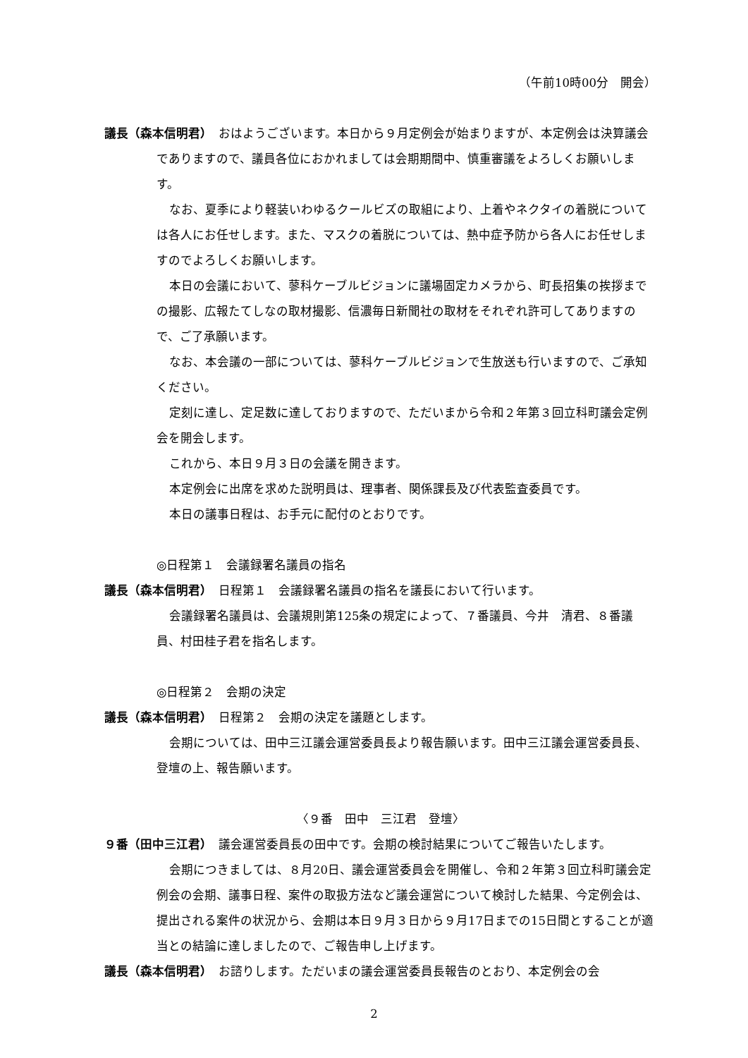（午前10時00分　開会）
議長（森本信明君）　おはようございます。本日から９月定例会が始まりますが、本定例会は決算議会でありますので、議員各位におかれましては会期期間中、慎重審議をよろしくお願いします。
なお、夏季により軽装いわゆるクールビズの取組により、上着やネクタイの着脱については各人にお任せします。また、マスクの着脱については、熱中症予防から各人にお任せしますのでよろしくお願いします。
本日の会議において、蓼科ケーブルビジョンに議場固定カメラから、町長招集の挨拶までの撮影、広報たてしなの取材撮影、信濃毎日新聞社の取材をそれぞれ許可してありますので、ご了承願います。
なお、本会議の一部については、蓼科ケーブルビジョンで生放送も行いますので、ご承知ください。
定刻に達し、定足数に達しておりますので、ただいまから令和２年第３回立科町議会定例会を開会します。
これから、本日９月３日の会議を開きます。
本定例会に出席を求めた説明員は、理事者、関係課長及び代表監査委員です。
本日の議事日程は、お手元に配付のとおりです。
◎日程第１　会議録署名議員の指名
議長（森本信明君）　日程第１　会議録署名議員の指名を議長において行います。
会議録署名議員は、会議規則第125条の規定によって、７番議員、今井　清君、８番議員、村田桂子君を指名します。
◎日程第２　会期の決定
議長（森本信明君）　日程第２　会期の決定を議題とします。
会期については、田中三江議会運営委員長より報告願います。田中三江議会運営委員長、登壇の上、報告願います。
〈９番　田中　三江君　登壇〉
９番（田中三江君）　議会運営委員長の田中です。会期の検討結果についてご報告いたします。
会期につきましては、８月20日、議会運営委員会を開催し、令和２年第３回立科町議会定例会の会期、議事日程、案件の取扱方法など議会運営について検討した結果、今定例会は、提出される案件の状況から、会期は本日９月３日から９月17日までの15日間とすることが適当との結論に達しましたので、ご報告申し上げます。
議長（森本信明君）　お諮りします。ただいまの議会運営委員長報告のとおり、本定例会の会
2